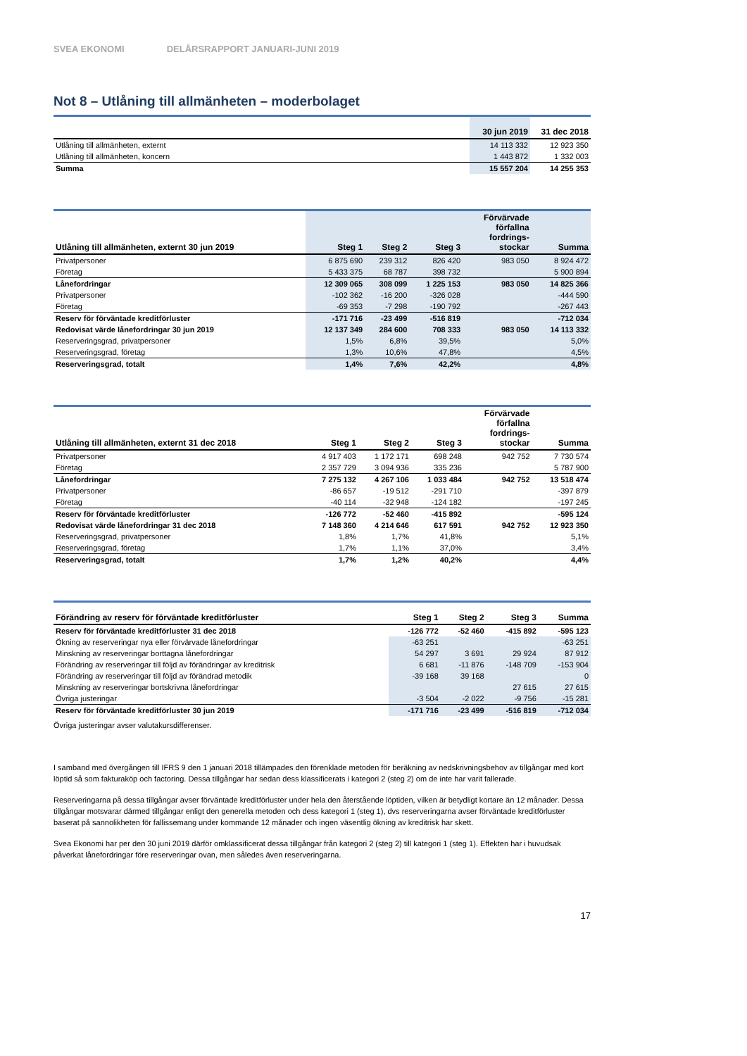SVEA EKONOMI DELÅRSRAPPORT JANUARI-JUNI 2019
Not 8 – Utlåning till allmänheten – moderbolaget
| | 30 jun 2019 | 31 dec 2018 |
| --- | --- | --- |
| Utlåning till allmänheten, externt | 14 113 332 | 12 923 350 |
| Utlåning till allmänheten, koncern | 1 443 872 | 1 332 003 |
| Summa | 15 557 204 | 14 255 353 |
| Utlåning till allmänheten, externt 30 jun 2019 | Steg 1 | Steg 2 | Steg 3 | Förvärvade förfallna fordrings- stockar | Summa |
| --- | --- | --- | --- | --- | --- |
| Privatpersoner | 6 875 690 | 239 312 | 826 420 | 983 050 | 8 924 472 |
| Företag | 5 433 375 | 68 787 | 398 732 | | 5 900 894 |
| Lånefordringar | 12 309 065 | 308 099 | 1 225 153 | 983 050 | 14 825 366 |
| Privatpersoner | -102 362 | -16 200 | -326 028 | | -444 590 |
| Företag | -69 353 | -7 298 | -190 792 | | -267 443 |
| Reserv för förväntade kreditförluster | -171 716 | -23 499 | -516 819 | | -712 034 |
| Redovisat värde lånefordringar 30 jun 2019 | 12 137 349 | 284 600 | 708 333 | 983 050 | 14 113 332 |
| Reserveringsgrad, privatpersoner | 1,5% | 6,8% | 39,5% | | 5,0% |
| Reserveringsgrad, företag | 1,3% | 10,6% | 47,8% | | 4,5% |
| Reserveringsgrad, totalt | 1,4% | 7,6% | 42,2% | | 4,8% |
| Utlåning till allmänheten, externt 31 dec 2018 | Steg 1 | Steg 2 | Steg 3 | Förvärvade förfallna fordrings- stockar | Summa |
| --- | --- | --- | --- | --- | --- |
| Privatpersoner | 4 917 403 | 1 172 171 | 698 248 | 942 752 | 7 730 574 |
| Företag | 2 357 729 | 3 094 936 | 335 236 | | 5 787 900 |
| Lånefordringar | 7 275 132 | 4 267 106 | 1 033 484 | 942 752 | 13 518 474 |
| Privatpersoner | -86 657 | -19 512 | -291 710 | | -397 879 |
| Företag | -40 114 | -32 948 | -124 182 | | -197 245 |
| Reserv för förväntade kreditförluster | -126 772 | -52 460 | -415 892 | | -595 124 |
| Redovisat värde lånefordringar 31 dec 2018 | 7 148 360 | 4 214 646 | 617 591 | 942 752 | 12 923 350 |
| Reserveringsgrad, privatpersoner | 1,8% | 1,7% | 41,8% | | 5,1% |
| Reserveringsgrad, företag | 1,7% | 1,1% | 37,0% | | 3,4% |
| Reserveringsgrad, totalt | 1,7% | 1,2% | 40,2% | | 4,4% |
| Förändring av reserv för förväntade kreditförluster | Steg 1 | Steg 2 | Steg 3 | Summa |
| --- | --- | --- | --- | --- |
| Reserv för förväntade kreditförluster 31 dec 2018 | -126 772 | -52 460 | -415 892 | -595 123 |
| Ökning av reserveringar nya eller förvärvade lånefordringar | -63 251 | | | -63 251 |
| Minskning av reserveringar borttagna lånefordringar | 54 297 | 3 691 | 29 924 | 87 912 |
| Förändring av reserveringar till följd av förändringar av kreditrisk | 6 681 | -11 876 | -148 709 | -153 904 |
| Förändring av reserveringar till följd av förändrad metodik | -39 168 | 39 168 | | 0 |
| Minskning av reserveringar bortskrivna lånefordringar | | | 27 615 | 27 615 |
| Övriga justeringar | -3 504 | -2 022 | -9 756 | -15 281 |
| Reserv för förväntade kreditförluster 30 jun 2019 | -171 716 | -23 499 | -516 819 | -712 034 |
Övriga justeringar avser valutakursdifferenser.
I samband med övergången till IFRS 9 den 1 januari 2018 tillämpades den förenklade metoden för beräkning av nedskrivningsbehov av tillgångar med kort löptid så som fakturaköp och factoring. Dessa tillgångar har sedan dess klassificerats i kategori 2 (steg 2) om de inte har varit fallerade.
Reserveringarna på dessa tillgångar avser förväntade kreditförluster under hela den återstående löptiden, vilken är betydligt kortare än 12 månader. Dessa tillgångar motsvarar därmed tillgångar enligt den generella metoden och dess kategori 1 (steg 1), dvs reserveringarna avser förväntade kreditförluster baserat på sannolikheten för fallissemang under kommande 12 månader och ingen väsentlig ökning av kreditrisk har skett.
Svea Ekonomi har per den 30 juni 2019 därför omklassificerat dessa tillgångar från kategori 2 (steg 2) till kategori 1 (steg 1). Effekten har i huvudsak påverkat lånefordringar före reserveringar ovan, men således även reserveringarna.
17